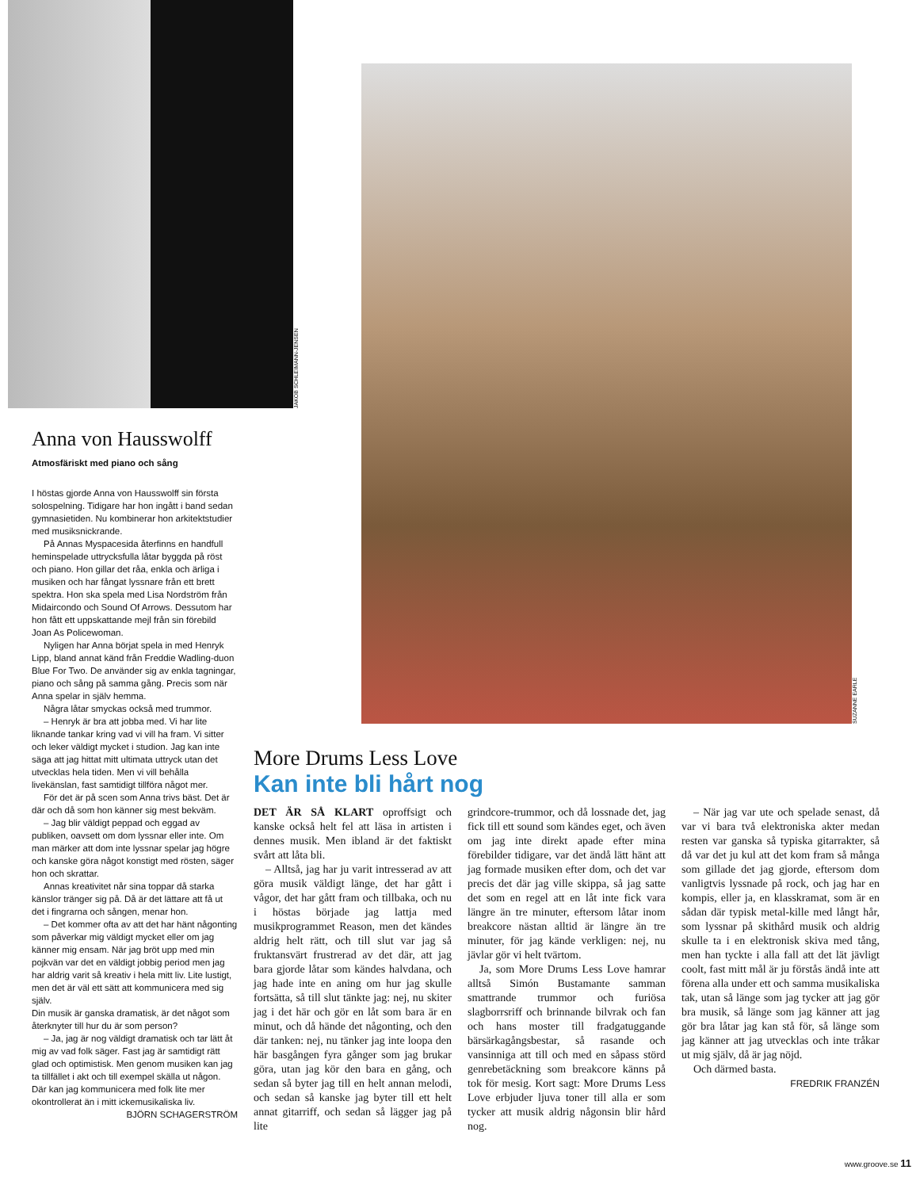JAKOB SCHLEIMANN-JENSEN
Anna von Hausswolff
Atmosfäriskt med piano och sång
I höstas gjorde Anna von Hausswolff sin första solospelning. Tidigare har hon ingått i band sedan gymnasietiden. Nu kombinerar hon arkitektstudier med musiksnickrande.
På Annas Myspacesida återfinns en handfull heminspelade uttrycksfulla låtar byggda på röst och piano. Hon gillar det råa, enkla och ärliga i musiken och har fångat lyssnare från ett brett spektra. Hon ska spela med Lisa Nordström från Midaircondo och Sound Of Arrows. Dessutom har hon fått ett uppskattande mejl från sin förebild Joan As Policewoman.
Nyligen har Anna börjat spela in med Henryk Lipp, bland annat känd från Freddie Wadling-duon Blue For Two. De använder sig av enkla tagningar, piano och sång på samma gång. Precis som när Anna spelar in själv hemma.
Några låtar smyckas också med trummor.
– Henryk är bra att jobba med. Vi har lite liknande tankar kring vad vi vill ha fram. Vi sitter och leker väldigt mycket i studion. Jag kan inte säga att jag hittat mitt ultimata uttryck utan det utvecklas hela tiden. Men vi vill behålla livekänslan, fast samtidigt tillföra något mer.
För det är på scen som Anna trivs bäst. Det är där och då som hon känner sig mest bekväm.
– Jag blir väldigt peppad och eggad av publiken, oavsett om dom lyssnar eller inte. Om man märker att dom inte lyssnar spelar jag högre och kanske göra något konstigt med rösten, säger hon och skrattar.
Annas kreativitet når sina toppar då starka känslor tränger sig på. Då är det lättare att få ut det i fingrarna och sången, menar hon.
– Det kommer ofta av att det har hänt någonting som påverkar mig väldigt mycket eller om jag känner mig ensam. När jag bröt upp med min pojkvän var det en väldigt jobbig period men jag har aldrig varit så kreativ i hela mitt liv. Lite lustigt, men det är väl ett sätt att kommunicera med sig själv.
Din musik är ganska dramatisk, är det något som återknyter till hur du är som person?
– Ja, jag är nog väldigt dramatisk och tar lätt åt mig av vad folk säger. Fast jag är samtidigt rätt glad och optimistisk. Men genom musiken kan jag ta tillfället i akt och till exempel skälla ut någon. Där kan jag kommunicera med folk lite mer okontrollerat än i mitt ickemusikaliska liv.
BJÖRN SCHAGERSTRÖM
SUZANNE EARLE
More Drums Less Love
Kan inte bli hårt nog
DET ÄR SÅ KLART oproffsigt och kanske också helt fel att läsa in artisten i dennes musik. Men ibland är det faktiskt svårt att låta bli.
– Alltså, jag har ju varit intresserad av att göra musik väldigt länge, det har gått i vågor, det har gått fram och tillbaka, och nu i höstas började jag lattja med musikprogrammet Reason, men det kändes aldrig helt rätt, och till slut var jag så fruktansvärt frustrerad av det där, att jag bara gjorde låtar som kändes halvdana, och jag hade inte en aning om hur jag skulle fortsätta, så till slut tänkte jag: nej, nu skiter jag i det här och gör en låt som bara är en minut, och då hände det någonting, och den där tanken: nej, nu tänker jag inte loopa den här basgången fyra gånger som jag brukar göra, utan jag kör den bara en gång, och sedan så byter jag till en helt annan melodi, och sedan så kanske jag byter till ett helt annat gitarriff, och sedan så lägger jag på lite
grindcore-trummor, och då lossnade det, jag fick till ett sound som kändes eget, och även om jag inte direkt apade efter mina förebilder tidigare, var det ändå lätt hänt att jag formade musiken efter dom, och det var precis det där jag ville skippa, så jag satte det som en regel att en låt inte fick vara längre än tre minuter, eftersom låtar inom breakcore nästan alltid är längre än tre minuter, för jag kände verkligen: nej, nu jävlar gör vi helt tvärtom.
Ja, som More Drums Less Love hamrar alltså Simón Bustamante samman smattrande trummor och furiösa slagborrsriff och brinnande bilvrak och fan och hans moster till fradgatuggande bärsärkagångsbestar, så rasande och vansinniga att till och med en såpass störd genrebetäckning som breakcore känns på tok för mesig. Kort sagt: More Drums Less Love erbjuder ljuva toner till alla er som tycker att musik aldrig någonsin blir hård nog.
– När jag var ute och spelade senast, då var vi bara två elektroniska akter medan resten var ganska så typiska gitarrakter, så då var det ju kul att det kom fram så många som gillade det jag gjorde, eftersom dom vanligtvis lyssnade på rock, och jag har en kompis, eller ja, en klasskramat, som är en sådan där typisk metal-kille med långt hår, som lyssnar på skithård musik och aldrig skulle ta i en elektronisk skiva med tång, men han tyckte i alla fall att det lät jävligt coolt, fast mitt mål är ju förstås ändå inte att förena alla under ett och samma musikaliska tak, utan så länge som jag tycker att jag gör bra musik, så länge som jag känner att jag gör bra låtar jag kan stå för, så länge som jag känner att jag utvecklas och inte tråkar ut mig själv, då är jag nöjd.
Och därmed basta.
FREDRIK FRANZÉN
www.groove.se 11